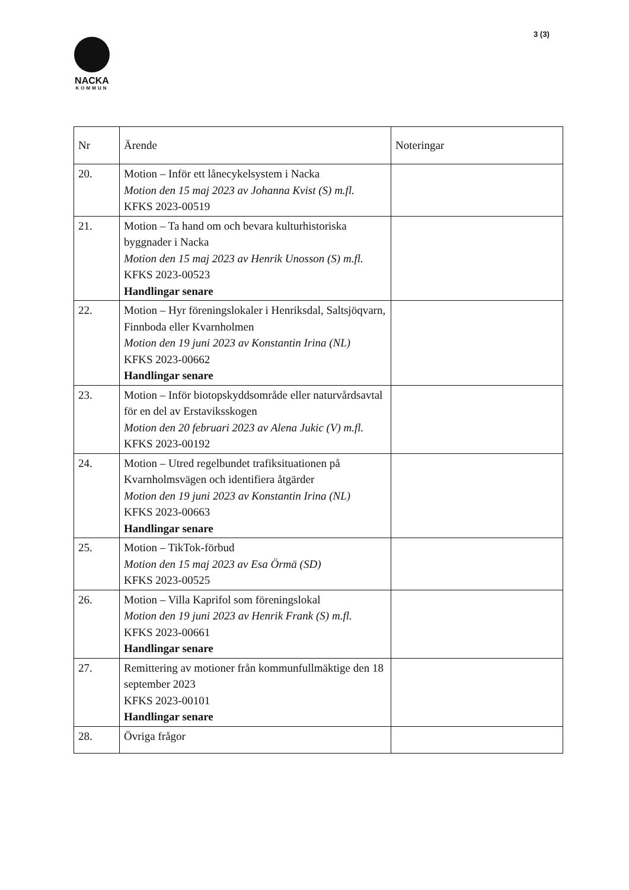3 (3)
NACKA
KOMMUN
| Nr | Ärende | Noteringar |
| --- | --- | --- |
| 20. | Motion – Inför ett lånecykelsystem i Nacka Motion den 15 maj 2023 av Johanna Kvist (S) m.fl. KFKS 2023-00519 | |
| 21. | Motion – Ta hand om och bevara kulturhistoriska byggnader i Nacka Motion den 15 maj 2023 av Henrik Unosson (S) m.fl. KFKS 2023-00523 Handlingar senare | |
| 22. | Motion – Hyr föreningslokaler i Henriksdal, Saltsjöqvarn, Finnboda eller Kvarnholmen Motion den 19 juni 2023 av Konstantin Irina (NL) KFKS 2023-00662 Handlingar senare | |
| 23. | Motion – Inför biotopskyddsområde eller naturvårdsavtal för en del av Erstaviksskogen Motion den 20 februari 2023 av Alena Jukic (V) m.fl. KFKS 2023-00192 | |
| 24. | Motion – Utred regelbundet trafiksituationen på Kvarnholmsvägen och identifiera åtgärder Motion den 19 juni 2023 av Konstantin Irina (NL) KFKS 2023-00663 Handlingar senare | |
| 25. | Motion – TikTok-förbud Motion den 15 maj 2023 av Esa Örmä (SD) KFKS 2023-00525 | |
| 26. | Motion – Villa Kaprifol som föreningslokal Motion den 19 juni 2023 av Henrik Frank (S) m.fl. KFKS 2023-00661 Handlingar senare | |
| 27. | Remittering av motioner från kommunfullmäktige den 18 september 2023 KFKS 2023-00101 Handlingar senare | |
| 28. | Övriga frågor | |